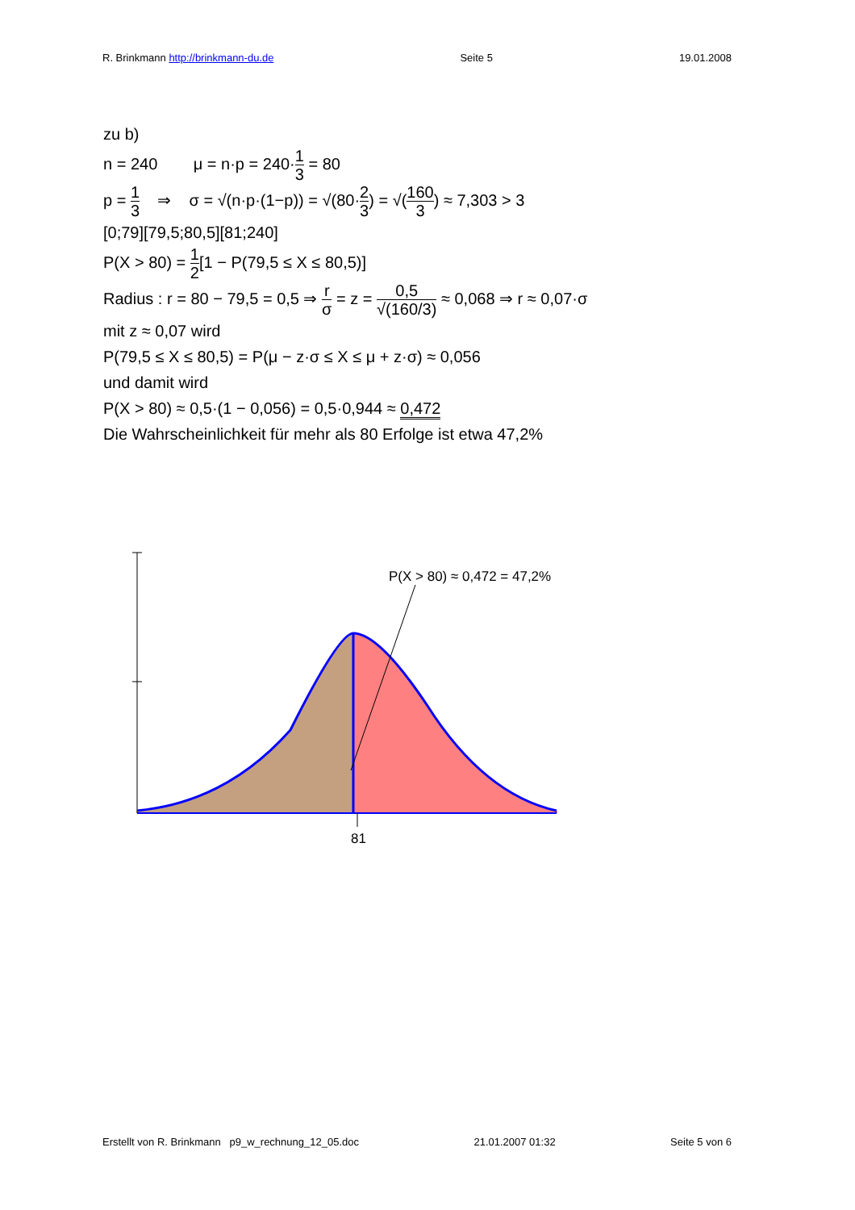R. Brinkmann http://brinkmann-du.de Seite 5 19.01.2008
zu b)
n = 240 μ = n·p = 240·1 3 = 80
p = 1 3 ⇒ σ = √(n·p·(1−p)) = √(80·2 3) = √(160 3) ≈ 7,303 > 3
[0;79][79,5;80,5][81;240]
P(X > 80) = 1 2[1 − P(79,5 ≤ X ≤ 80,5)]
Radius : r = 80 − 79,5 = 0,5 ⇒ r σ = z = 0,5 √(160/3) ≈ 0,068 ⇒ r ≈ 0,07·σ
mit z ≈ 0,07 wird
P(79,5 ≤ X ≤ 80,5) = P(μ − z·σ ≤ X ≤ μ + z·σ) ≈ 0,056
und damit wird
P(X > 80) ≈ 0,5·(1 − 0,056) = 0,5·0,944 ≈ 0,472
Die Wahrscheinlichkeit für mehr als 80 Erfolge ist etwa 47,2%
P(X > 80) ≈ 0,472 = 47,2%
81
Erstellt von R. Brinkmann p9_w_rechnung_12_05.doc 21.01.2007 01:32 Seite 5 von 6